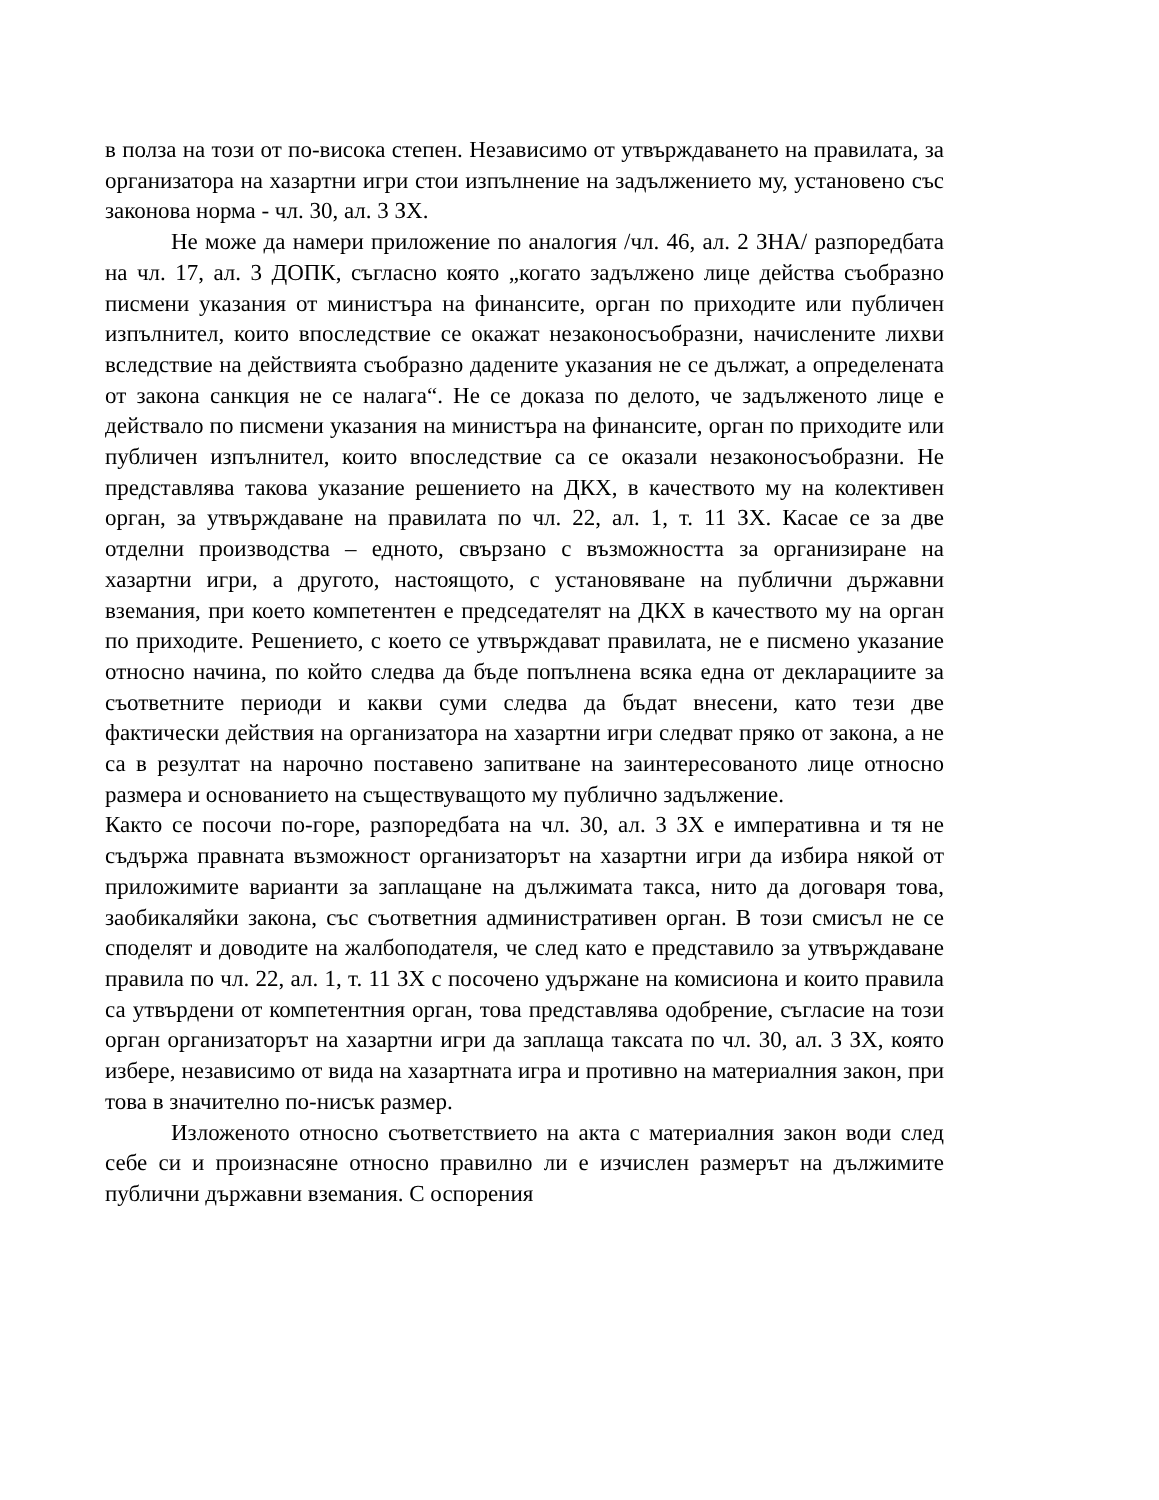в полза на този от по-висока степен. Независимо от утвърждаването на правилата, за организатора на хазартни игри стои изпълнение на задължението му, установено със законова норма - чл. 30, ал. 3 ЗХ.
Не може да намери приложение по аналогия /чл. 46, ал. 2 ЗНА/ разпоредбата на чл. 17, ал. 3 ДОПК, съгласно която „когато задължено лице действа съобразно писмени указания от министъра на финансите, орган по приходите или публичен изпълнител, които впоследствие се окажат незаконосъобразни, начислените лихви вследствие на действията съобразно дадените указания не се дължат, а определената от закона санкция не се налага“. Не се доказа по делото, че задълженото лице е действало по писмени указания на министъра на финансите, орган по приходите или публичен изпълнител, които впоследствие са се оказали незаконосъобразни. Не представлява такова указание решението на ДКХ, в качеството му на колективен орган, за утвърждаване на правилата по чл. 22, ал. 1, т. 11 ЗХ. Касае се за две отделни производства – едното, свързано с възможността за организиране на хазартни игри, а другото, настоящото, с установяване на публични държавни вземания, при което компетентен е председателят на ДКХ в качеството му на орган по приходите. Решението, с което се утвърждават правилата, не е писмено указание относно начина, по който следва да бъде попълнена всяка една от декларациите за съответните периоди и какви суми следва да бъдат внесени, като тези две фактически действия на организатора на хазартни игри следват пряко от закона, а не са в резултат на нарочно поставено запитване на заинтересованото лице относно размера и основанието на съществуващото му публично задължение.
Както се посочи по-горе, разпоредбата на чл. 30, ал. 3 ЗХ е императивна и тя не съдържа правната възможност организаторът на хазартни игри да избира някой от приложимите варианти за заплащане на дължимата такса, нито да договаря това, заобикаляйки закона, със съответния административен орган. В този смисъл не се споделят и доводите на жалбоподателя, че след като е представило за утвърждаване правила по чл. 22, ал. 1, т. 11 ЗХ с посочено удържане на комисиона и които правила са утвърдени от компетентния орган, това представлява одобрение, съгласие на този орган организаторът на хазартни игри да заплаща таксата по чл. 30, ал. 3 ЗХ, която избере, независимо от вида на хазартната игра и противно на материалния закон, при това в значително по-нисък размер.
Изложеното относно съответствието на акта с материалния закон води след себе си и произнасяне относно правилно ли е изчислен размерът на дължимите публични държавни вземания. С оспорения